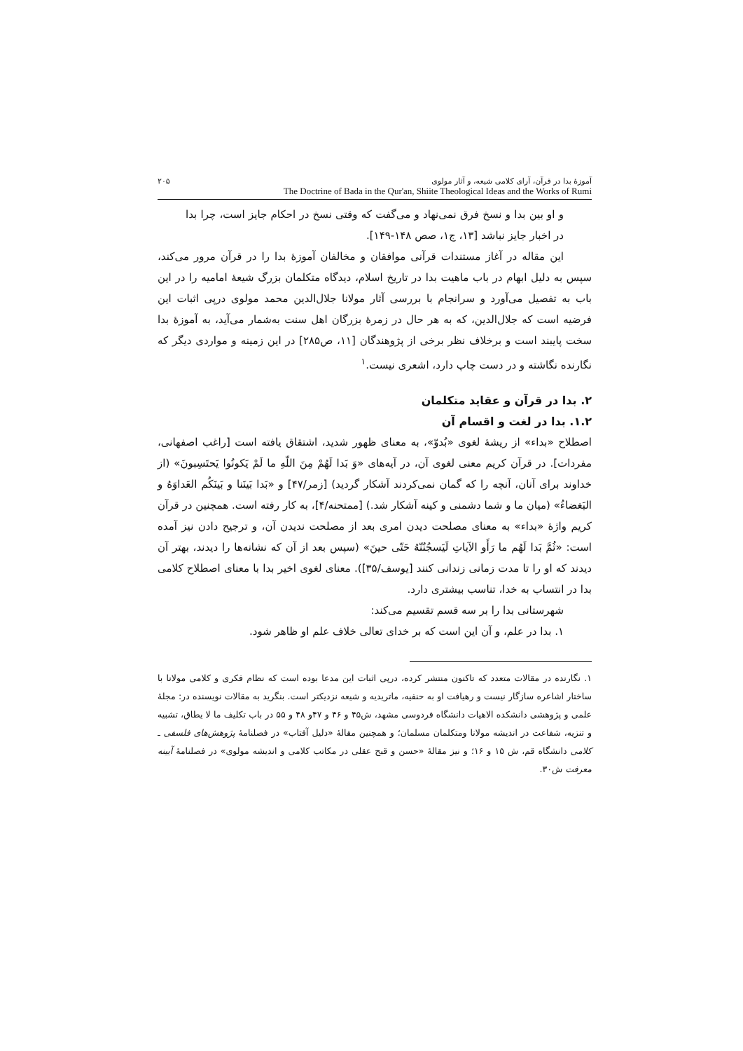آموزهٔ بدا در قرآن، آرای کلامی شیعه، و آثار مولوی ۲۰۵
The Doctrine of Bada in the Qur'an, Shiite Theological Ideas and the Works of Rumi
و او بین بدا و نسخ فرق نمی‌نهاد و می‌گفت که وقتی نسخ در احکام جایز است، چرا بدا در اخبار جایز نباشد [۱۳، ج۱، صص ۱۴۸-۱۴۹].
این مقاله در آغاز مستندات قرآنی موافقان و مخالفان آموزهٔ بدا را در قرآن مرور می‌کند، سپس به دلیل ابهام در باب ماهیت بدا در تاریخ اسلام، دیدگاه متکلمان بزرگ شیعهٔ امامیه را در این باب به تفصیل می‌آورد و سرانجام با بررسی آثار مولانا جلال‌الدین محمد مولوی درپی اثبات این فرضیه است که جلال‌الدین، که به هر حال در زمرهٔ بزرگان اهل سنت به‌شمار می‌آید، به آموزهٔ بدا سخت پایبند است و برخلاف نظر برخی از پژوهندگان [۱۱، ص۲۸۵] در این زمینه و مواردی دیگر که نگارنده نگاشته و در دست چاپ دارد، اشعری نیست.<sup>۱</sup>
۲. بدا در قرآن و عقاید متکلمان
۱.۲. بدا در لغت و اقسام آن
اصطلاح «بداء» از ریشهٔ لغوی «بُدوّ»، به معنای ظهور شدید، اشتقاق یافته است [راغب اصفهانی، مفردات]. در قرآن کریم معنی لغوی آن، در آیه‌های «وَ بَدا لَهُمْ مِنَ اللّهِ ما لَمْ یَکونُوا یَحتَسِبونَ» (از خداوند برای آنان، آنچه را که گمان نمی‌کردند آشکار گردید) [زمر/۴۷] و «بَدا بَینَنا و بَینَکُم العَداوَهُ و البَغضاءُ» (میان ما و شما دشمنی و کینه آشکار شد.) [ممتحنه/۴]، به کار رفته است. همچنین در قرآن کریم واژهٔ «بداء» به معنای مصلحت دیدن امری بعد از مصلحت ندیدن آن، و ترجیح دادن نیز آمده است: «ثُمَّ بَدا لَهُم ما رَأَو الآیاتِ لَیَسجُنُنّهُ حَتّی حینَ» (سپس بعد از آن که نشانه‌ها را دیدند، بهتر آن دیدند که او را تا مدت زمانی زندانی کنند [یوسف/۳۵]). معنای لغوی اخیر بدا با معنای اصطلاح کلامی بدا در انتساب به خدا، تناسب بیشتری دارد.
شهرستانی بدا را بر سه قسم تقسیم می‌کند:
۱. بدا در علم، و آن این است که بر خدای تعالی خلاف علم او ظاهر شود.
۱. نگارنده در مقالات متعدد که تاکنون منتشر کرده، درپی اثبات این مدعا بوده است که نظام فکری و کلامی مولانا با ساختار اشاعره سازگار نیست و رهیافت او به حنفیه، ماتریدیه و شیعه نزدیکتر است. بنگرید به مقالات نویسنده در: مجلهٔ علمی و پژوهشی دانشکده الاهیات دانشگاه فردوسی مشهد، ش۴۵ و ۴۶ و ۴۷و ۴۸ و ۵۵ در باب تکلیف ما لا یطاق، تشبیه و تنزیه، شفاعت در اندیشه مولانا ومتکلمان مسلمان؛ و همچنین مقالهٔ «دلیل آفتاب» در فصلنامهٔ پژوهش‌های فلسفی ـ کلامی دانشگاه قم، ش ۱۵ و ۱۶؛ و نیز مقالهٔ «حسن و قبح عقلی در مکاتب کلامی و اندیشه مولوی» در فصلنامهٔ آیینه معرفت ش۳۰.